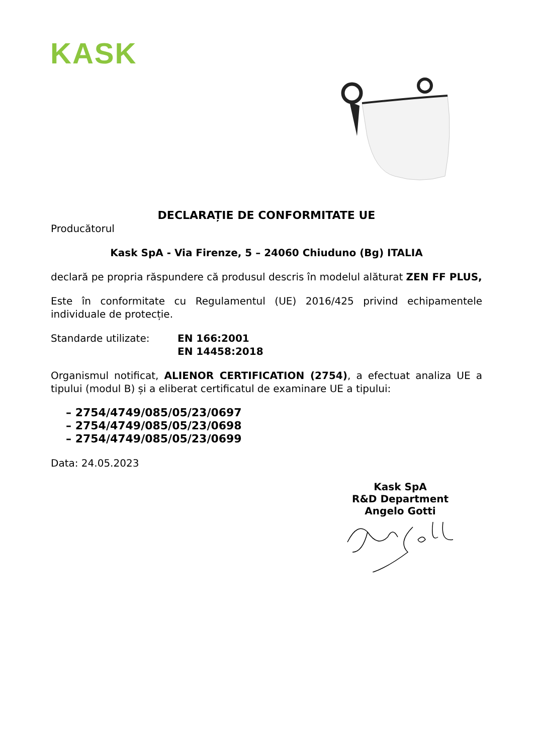KASK
DECLARAȚIE DE CONFORMITATE UE
Producătorul
Kask SpA - Via Firenze, 5 – 24060 Chiuduno (Bg) ITALIA
declară pe propria răspundere că produsul descris în modelul alăturat ZEN FF PLUS,
Este în conformitate cu Regulamentul (UE) 2016/425 privind echipamentele individuale de protecție.
Standarde utilizate: EN 166:2001
EN 14458:2018
Organismul notificat, ALIENOR CERTIFICATION (2754), a efectuat analiza UE a tipului (modul B) și a eliberat certificatul de examinare UE a tipului:
– 2754/4749/085/05/23/0697
– 2754/4749/085/05/23/0698
– 2754/4749/085/05/23/0699
Data: 24.05.2023
Kask SpA
R&D Department
Angelo Gotti